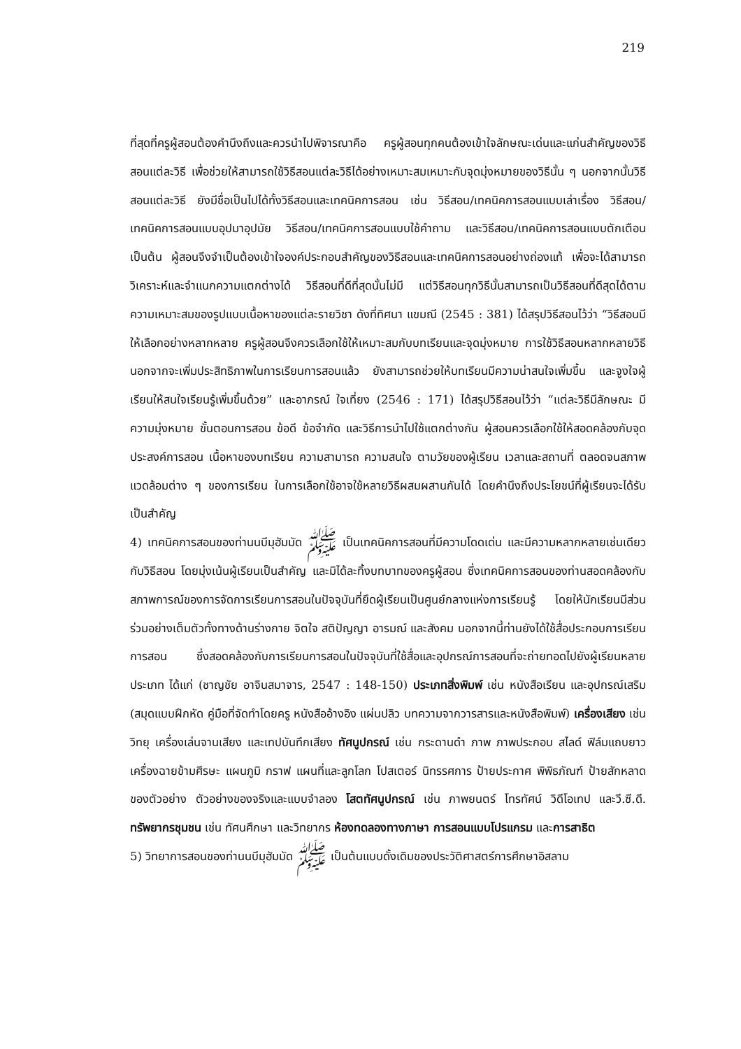219
ที่สุดที่ครูผู้สอนต้องคำนึงถึงและควรนำไปพิจารณาคือ ครูผู้สอนทุกคนต้องเข้าใจลักษณะเด่นและแก่นสำคัญของวิธีสอนแต่ละวิธี เพื่อช่วยให้สามารถใช้วิธีสอนแต่ละวิธีได้อย่างเหมาะสมเหมาะกับจุดมุ่งหมายของวิธีนั้น ๆ นอกจากนั้นวิธีสอนแต่ละวิธี ยังมีชื่อเป็นไปได้ทั้งวิธีสอนและเทคนิคการสอน เช่น วิธีสอน/เทคนิคการสอนแบบเล่าเรื่อง วิธีสอน/เทคนิคการสอนแบบอุปมาอุปมัย วิธีสอน/เทคนิคการสอนแบบใช้คำถาม และวิธีสอน/เทคนิคการสอนแบบตักเตือน เป็นต้น ผู้สอนจึงจำเป็นต้องเข้าใจองค์ประกอบสำคัญของวิธีสอนและเทคนิคการสอนอย่างถ่องแท้ เพื่อจะได้สามารถวิเคราะห์และจำแนกความแตกต่างได้ วิธีสอนที่ดีที่สุดนั้นไม่มี แต่วิธีสอนทุกวิธีนั้นสามารถเป็นวิธีสอนที่ดีสุดได้ตามความเหมาะสมของรูปแบบเนื้อหาของแต่ละรายวิชา ดังที่ทิศนา แขมณี (2545 : 381) ได้สรุปวิธีสอนไว้ว่า “วิธีสอนมีให้เลือกอย่างหลากหลาย ครูผู้สอนจึงควรเลือกใช้ให้เหมาะสมกับบทเรียนและจุดมุ่งหมาย การใช้วิธีสอนหลากหลายวิธี นอกจากจะเพิ่มประสิทธิภาพในการเรียนการสอนแล้ว ยังสามารถช่วยให้บทเรียนมีความน่าสนใจเพิ่มขึ้น และจูงใจผู้เรียนให้สนใจเรียนรู้เพิ่มขึ้นด้วย” และอาภรณ์ ใจเที่ยง (2546 : 171) ได้สรุปวิธีสอนไว้ว่า “แต่ละวิธีมีลักษณะ มีความมุ่งหมาย ขั้นตอนการสอน ข้อดี ข้อจำกัด และวิธีการนำไปใช้แตกต่างกัน ผู้สอนควรเลือกใช้ให้สอดคล้องกับจุดประสงค์การสอน เนื้อหาของบทเรียน ความสามารถ ความสนใจ ตามวัยของผู้เรียน เวลาและสถานที่ ตลอดจนสภาพแวดล้อมต่าง ๆ ของการเรียน ในการเลือกใช้อาจใช้หลายวิธีผสมผสานกันได้ โดยคำนึงถึงประโยชน์ที่ผู้เรียนจะได้รับเป็นสำคัญ
4) เทคนิคการสอนของท่านนบีมุฮัมมัด ﷺ เป็นเทคนิคการสอนที่มีความโดดเด่น และมีความหลากหลายเช่นเดียวกับวิธีสอน โดยมุ่งเน้นผู้เรียนเป็นสำคัญ และมิได้ละทิ้งบทบาทของครูผู้สอน ซึ่งเทคนิคการสอนของท่านสอดคล้องกับสภาพการณ์ของการจัดการเรียนการสอนในปัจจุบันที่ยึดผู้เรียนเป็นศูนย์กลางแห่งการเรียนรู้ โดยให้นักเรียนมีส่วนร่วมอย่างเต็มตัวทั้งทางด้านร่างกาย จิตใจ สติปัญญา อารมณ์ และสังคม นอกจากนี้ท่านยังได้ใช้สื่อประกอบการเรียนการสอน ซึ่งสอดคล้องกับการเรียนการสอนในปัจจุบันที่ใช้สื่อและอุปกรณ์การสอนที่จะถ่ายทอดไปยังผู้เรียนหลายประเภท ได้แก่ (ชาญชัย อาจินสมาจาร, 2547 : 148-150) ประเภทสิ่งพิมพ์ เช่น หนังสือเรียน และอุปกรณ์เสริม (สมุดแบบฝึกหัด คู่มือที่จัดทำโดยครู หนังสืออ้างอิง แผ่นปลิว บทความจากวารสารและหนังสือพิมพ์) เครื่องเสียง เช่น วิทยุ เครื่องเล่นจานเสียง และเทปบันทึกเสียง ทัศนูปกรณ์ เช่น กระดานดำ ภาพ ภาพประกอบ สไลด์ ฟิล์มแถบยาว เครื่องฉายข้ามศีรษะ แผนภูมิ กราฟ แผนที่และลูกโลก โปสเตอร์ นิทรรศการ ป้ายประกาศ พิพิธภัณฑ์ ป้ายสักหลาด ของตัวอย่าง ตัวอย่างของจริงและแบบจำลอง โสตทัศนูปกรณ์ เช่น ภาพยนตร์ โทรทัศน์ วิดีโอเทป และวี.ซี.ดี. ทรัพยากรชุมชน เช่น ทัศนศึกษา และวิทยากร ห้องทดลองทางภาษา การสอนแบบโปรแกรม และการสาธิต
5) วิทยาการสอนของท่านนบีมุฮัมมัด ﷺ เป็นต้นแบบดั้งเดิมของประวัติศาสตร์การศึกษาอิสลาม